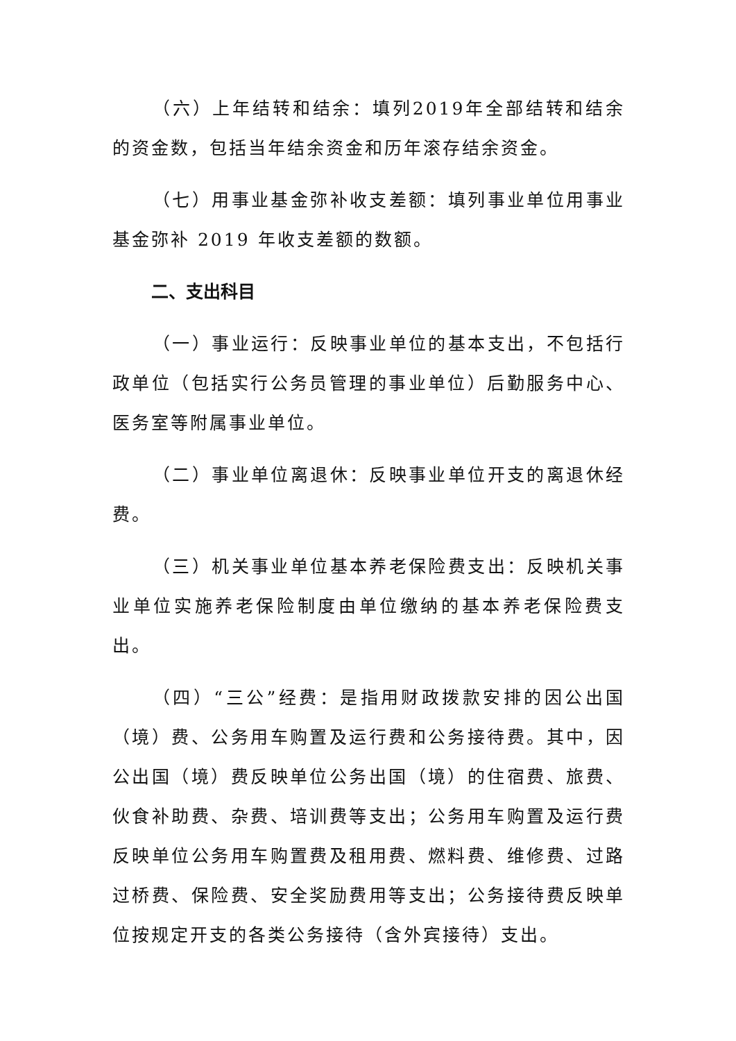（六）上年结转和结余：填列2019年全部结转和结余的资金数，包括当年结余资金和历年滚存结余资金。
（七）用事业基金弥补收支差额：填列事业单位用事业 基金弥补 2019 年收支差额的数额。
二、支出科目
（一）事业运行：反映事业单位的基本支出，不包括行政单位（包括实行公务员管理的事业单位）后勤服务中心、医务室等附属事业单位。
（二）事业单位离退休：反映事业单位开支的离退休经费。
（三）机关事业单位基本养老保险费支出：反映机关事业单位实施养老保险制度由单位缴纳的基本养老保险费支出。
（四）“三公”经费：是指用财政拨款安排的因公出国（境）费、公务用车购置及运行费和公务接待费。其中，因公出国（境）费反映单位公务出国（境）的住宿费、旅费、伙食补助费、杂费、培训费等支出；公务用车购置及运行费反映单位公务用车购置费及租用费、燃料费、维修费、过路过桥费、保险费、安全奖励费用等支出；公务接待费反映单位按规定开支的各类公务接待（含外宾接待）支出。